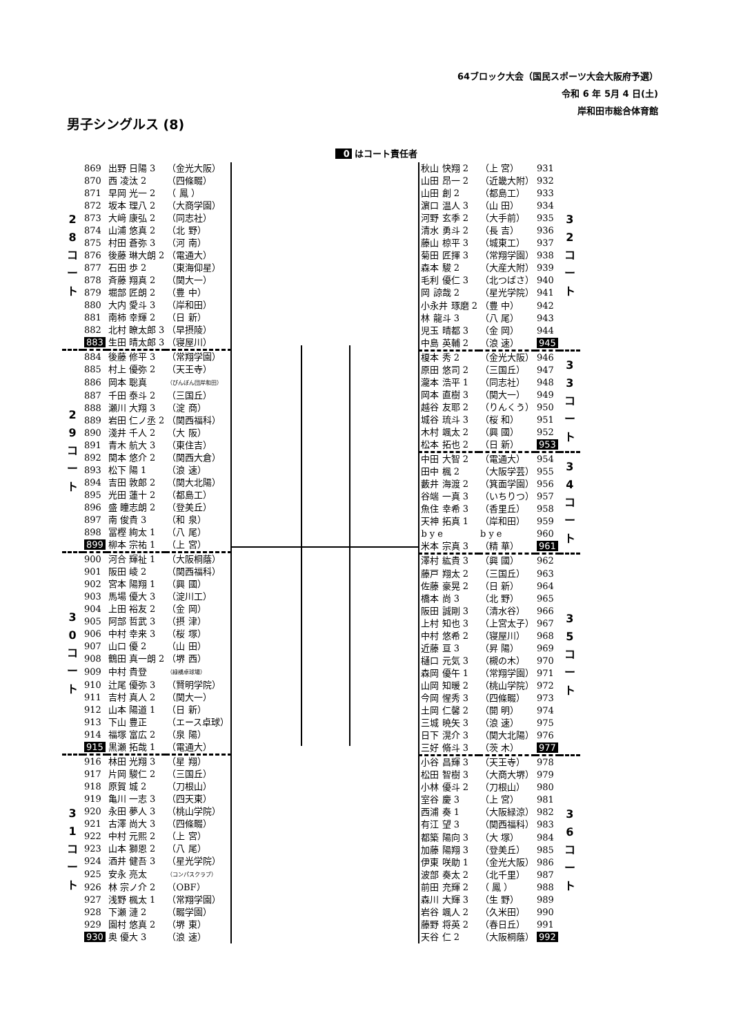64ブロック大会（国民スポーツ大会大阪府予選）
令和 6 年 5月 4 日(土)
岸和田市総合体育館
男子シングルス (8)
0 はコート責任者
| 2 8 コ ー ト | 869 | 出野 日陽 3 | （金光大阪） |
| | 870 | 西 凌汰 2 | （四條畷） |
| | 871 | 早岡 光一 2 | （ 鳳 ） |
| | 872 | 坂本 理八 2 | （大商学園） |
| | 873 | 大﨑 康弘 2 | （同志社） |
| | 874 | 山浦 悠真 2 | （北 野） |
| | 875 | 村田 蒼弥 3 | （河 南） |
| | 876 | 後藤 琳大朗 2 | （電通大） |
| | 877 | 石田 歩 2 | （東海仰星） |
| | 878 | 斉藤 翔真 2 | （関大一） |
| | 879 | 堀部 匠朗 2 | （豊 中） |
| | 880 | 大内 愛斗 3 | （岸和田） |
| | 881 | 南柿 幸輝 2 | （日 新） |
| | 882 | 北村 瞭太郎 3 | （早摂陵） |
| | 883 | 生田 晴太郎 3 | （寝屋川） |
| 2 9 コ ー ト | 884 | 後藤 修平 3 | （常翔学園） |
| | 885 | 村上 優弥 2 | （天王寺） |
| | 886 | 岡本 聡真 | （ぴんぽん団岸和田） |
| | 887 | 千田 泰斗 2 | （三国丘） |
| | 888 | 瀬川 大翔 3 | （淀 商） |
| | 889 | 岩田 仁ノ丞 2 | （関西福科） |
| | 890 | 淺井 千人 2 | （大 阪） |
| | 891 | 青木 航大 3 | （東住吉） |
| | 892 | 関本 悠介 2 | （関西大倉） |
| | 893 | 松下 陽 1 | （浪 速） |
| | 894 | 吉田 敦郎 2 | （関大北陽） |
| | 895 | 光田 蓮十 2 | （都島工） |
| | 896 | 盛 瞳志朗 2 | （登美丘） |
| | 897 | 南 俊貴 3 | （和 泉） |
| | 898 | 冨樫 絢太 1 | （八 尾） |
| | 899 | 柳本 宗祐 1 | （上 宮） |
| 3 0 コ ー ト | 900 | 河合 輝祉 1 | （大阪桐蔭） |
| | 901 | 阪田 崚 2 | （関西福科） |
| | 902 | 宮本 陽翔 1 | （興 國） |
| | 903 | 馬場 優大 3 | （淀川工） |
| | 904 | 上田 裕友 2 | （金 岡） |
| | 905 | 阿部 哲武 3 | （摂 津） |
| | 906 | 中村 幸来 3 | （桜 塚） |
| | 907 | 山口 優 2 | （山 田） |
| | 908 | 鶴田 真一朗 2 | （堺 西） |
| | 909 | 中村 貴登 | （緑橋卓球場） |
| | 910 | 辻尾 優弥 3 | （賢明学院） |
| | 911 | 吉村 真人 2 | （関大一） |
| | 912 | 山本 陽道 1 | （日 新） |
| | 913 | 下山 豊正 | （エース卓球） |
| | 914 | 福塚 富広 2 | （泉 陽） |
| | 915 | 黒瀬 拓哉 1 | （電通大） |
| 3 1 コ ー ト | 916 | 林田 光翔 3 | （星 翔） |
| | 917 | 片岡 駿仁 2 | （三国丘） |
| | 918 | 原賀 城 2 | （刀根山） |
| | 919 | 亀川 一志 3 | （四天東） |
| | 920 | 永田 夢人 3 | （桃山学院） |
| | 921 | 古澤 尚大 3 | （四條畷） |
| | 922 | 中村 元熙 2 | （上 宮） |
| | 923 | 山本 獅恩 2 | （八 尾） |
| | 924 | 酒井 健吾 3 | （星光学院） |
| | 925 | 安永 亮太 | （コンパスクラブ） |
| | 926 | 林 宗ノ介 2 | （OBF） |
| | 927 | 浅野 楓太 1 | （常翔学園） |
| | 928 | 下瀬 漣 2 | （畷学園） |
| | 929 | 園村 悠真 2 | （堺 東） |
| | 930 | 奥 優大 3 | （浪 速） |
| 秋山 快翔 2 | （上 宮） | 931 | 3 2 コ ー ト |
| 山田 昂一 2 | （近畿大附） | 932 | |
| 山田 創 2 | （都島工） | 933 | |
| 濵口 温人 3 | （山 田） | 934 | |
| 河野 玄季 2 | （大手前） | 935 | |
| 清水 勇斗 2 | （長 吉） | 936 | |
| 藤山 椋平 3 | （城東工） | 937 | |
| 菊田 匠揮 3 | （常翔学園） | 938 | |
| 森本 駿 2 | （大産大附） | 939 | |
| 毛利 優仁 3 | （北つばさ） | 940 | |
| 岡 諒哉 2 | （星光学院） | 941 | |
| 小永井 琢磨 2 | （豊 中） | 942 | |
| 林 龍斗 3 | （八 尾） | 943 | |
| 児玉 晴都 3 | （金 岡） | 944 | |
| 中島 英輔 2 | （浪 速） | 945 | |
| 榎本 秀 2 | （金光大阪） | 946 | 3 3 コ ー ト |
| 原田 悠司 2 | （三国丘） | 947 | |
| 瀧本 浩平 1 | （同志社） | 948 | |
| 岡本 直樹 3 | （関大一） | 949 | |
| 越谷 友耶 2 | （りんくう） | 950 | |
| 城谷 琉斗 3 | （桜 和） | 951 | |
| 木村 颯太 2 | （興 國） | 952 | |
| 松本 拓也 2 | （日 新） | 953 | |
| 中田 大智 2 | （電通大） | 954 | 3 4 コ ー ト |
| 田中 楓 2 | （大阪学芸） | 955 | |
| 藪井 海渡 2 | （箕面学園） | 956 | |
| 谷端 一真 3 | （いちりつ） | 957 | |
| 魚住 幸希 3 | （香里丘） | 958 | |
| 天神 拓真 1 | （岸和田） | 959 | |
| b y e | b y e | 960 | |
| 米本 宗真 3 | （精 華） | 961 | |
| 澤村 紘貴 3 | （興 國） | 962 | 3 5 コ ー ト |
| 藤戸 翔太 2 | （三国丘） | 963 | |
| 佐藤 豪晃 2 | （日 新） | 964 | |
| 橋本 尚 3 | （北 野） | 965 | |
| 阪田 誠剛 3 | （清水谷） | 966 | |
| 上村 知也 3 | （上宮太子） | 967 | |
| 中村 悠希 2 | （寝屋川） | 968 | |
| 近藤 亘 3 | （昇 陽） | 969 | |
| 樋口 元気 3 | （槻の木） | 970 | |
| 森岡 優午 1 | （常翔学園） | 971 | |
| 山岡 知暖 2 | （桃山学院） | 972 | |
| 今岡 惺秀 3 | （四條畷） | 973 | |
| 土岡 仁馨 2 | （開 明） | 974 | |
| 三城 暁矢 3 | （浪 速） | 975 | |
| 日下 滉介 3 | （関大北陽） | 976 | |
| 三好 脩斗 3 | （茨 木） | 977 | |
| 小谷 昌輝 3 | （天王寺） | 978 | 3 6 コ ー ト |
| 松田 智樹 3 | （大商大堺） | 979 | |
| 小林 優斗 2 | （刀根山） | 980 | |
| 室谷 慶 3 | （上 宮） | 981 | |
| 西浦 奏 1 | （大阪緑涼） | 982 | |
| 有江 望 3 | （関西福科） | 983 | |
| 都築 陽向 3 | （大 塚） | 984 | |
| 加藤 陽翔 3 | （登美丘） | 985 | |
| 伊東 咲助 1 | （金光大阪） | 986 | |
| 波部 奏太 2 | （北千里） | 987 | |
| 前田 充輝 2 | （ 鳳 ） | 988 | |
| 森川 大輝 3 | （生 野） | 989 | |
| 岩谷 颯人 2 | （久米田） | 990 | |
| 藤野 将英 2 | （春日丘） | 991 | |
| 天谷 仁 2 | （大阪桐蔭） | 992 | |